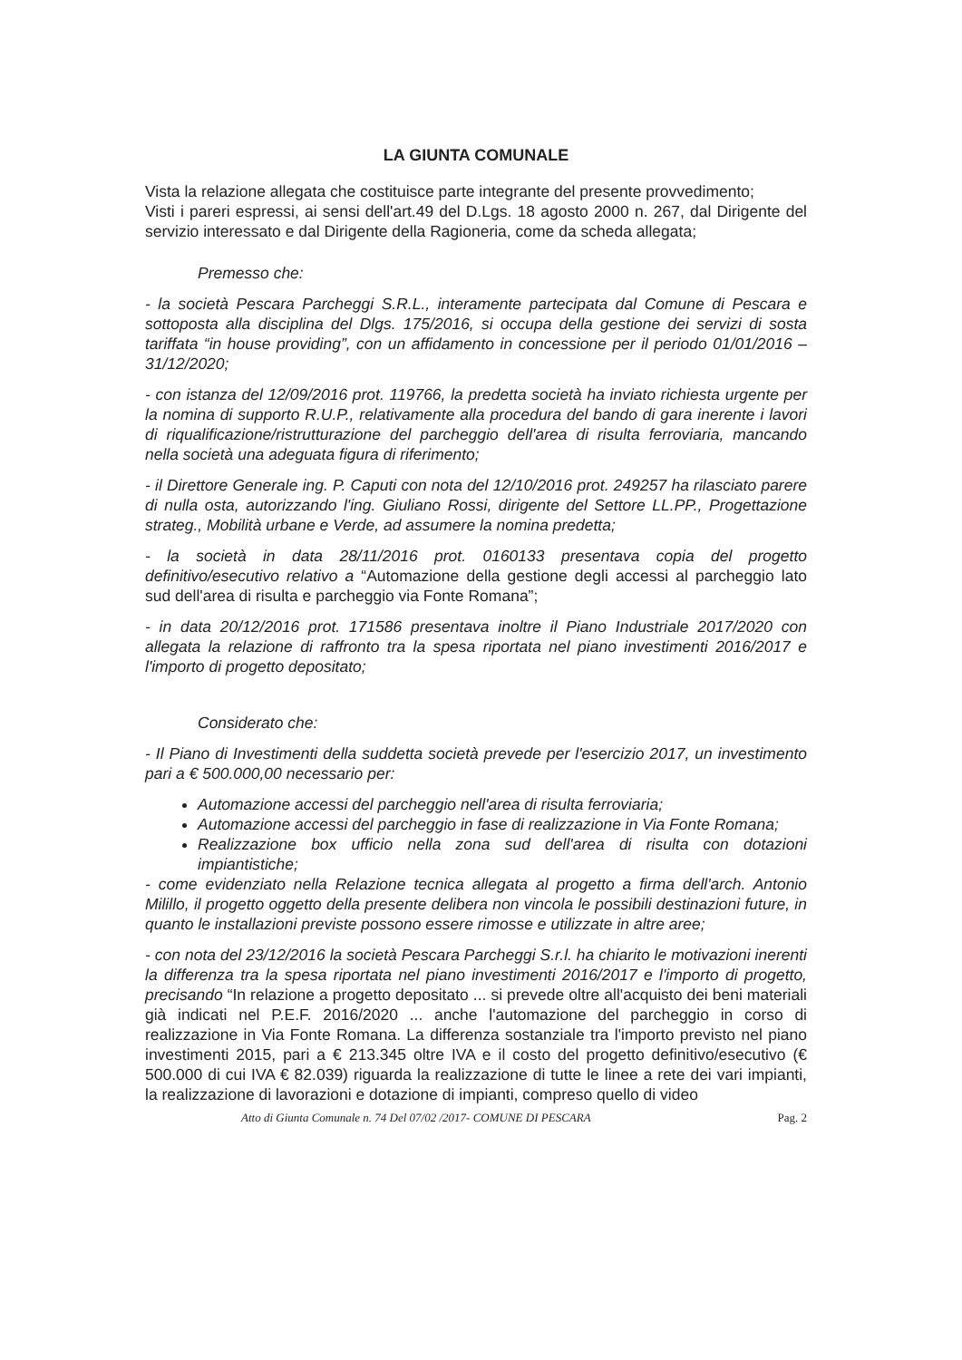LA GIUNTA COMUNALE
Vista la relazione allegata che costituisce parte integrante del presente provvedimento;
Visti i pareri espressi, ai sensi dell'art.49 del D.Lgs. 18 agosto 2000 n. 267, dal Dirigente del servizio interessato e dal Dirigente della Ragioneria, come da scheda allegata;
Premesso che:
- la società Pescara Parcheggi S.R.L., interamente partecipata dal Comune di Pescara e sottoposta alla disciplina del Dlgs. 175/2016, si occupa della gestione dei servizi di sosta tariffata “in house providing”, con un affidamento in concessione per il periodo 01/01/2016 – 31/12/2020;
- con istanza del 12/09/2016 prot. 119766, la predetta società ha inviato richiesta urgente per la nomina di supporto R.U.P., relativamente alla procedura del bando di gara inerente i lavori di riqualificazione/ristrutturazione del parcheggio dell'area di risulta ferroviaria, mancando nella società una adeguata figura di riferimento;
- il Direttore Generale ing. P. Caputi con nota del 12/10/2016 prot. 249257 ha rilasciato parere di nulla osta, autorizzando l'ing. Giuliano Rossi, dirigente del Settore LL.PP., Progettazione strateg., Mobilità urbane e Verde, ad assumere la nomina predetta;
- la società in data 28/11/2016 prot. 0160133 presentava copia del progetto definitivo/esecutivo relativo a “Automazione della gestione degli accessi al parcheggio lato sud dell'area di risulta e parcheggio via Fonte Romana”;
- in data 20/12/2016 prot. 171586 presentava inoltre il Piano Industriale 2017/2020 con allegata la relazione di raffronto tra la spesa riportata nel piano investimenti 2016/2017 e l'importo di progetto depositato;
Considerato che:
- Il Piano di Investimenti della suddetta società prevede per l'esercizio 2017, un investimento pari a € 500.000,00 necessario per:
Automazione accessi del parcheggio nell'area di risulta ferroviaria;
Automazione accessi del parcheggio in fase di realizzazione in Via Fonte Romana;
Realizzazione box ufficio nella zona sud dell'area di risulta con dotazioni impiantistiche;
- come evidenziato nella Relazione tecnica allegata al progetto a firma dell'arch. Antonio Milillo, il progetto oggetto della presente delibera non vincola le possibili destinazioni future, in quanto le installazioni previste possono essere rimosse e utilizzate in altre aree;
- con nota del 23/12/2016 la società Pescara Parcheggi S.r.l. ha chiarito le motivazioni inerenti la differenza tra la spesa riportata nel piano investimenti 2016/2017 e l'importo di progetto, precisando “In relazione a progetto depositato ... si prevede oltre all'acquisto dei beni materiali già indicati nel P.E.F. 2016/2020 ... anche l'automazione del parcheggio in corso di realizzazione in Via Fonte Romana. La differenza sostanziale tra l'importo previsto nel piano investimenti 2015, pari a € 213.345 oltre IVA e il costo del progetto definitivo/esecutivo (€ 500.000 di cui IVA € 82.039) riguarda la realizzazione di tutte le linee a rete dei vari impianti, la realizzazione di lavorazioni e dotazione di impianti, compreso quello di video
Atto di Giunta Comunale n. 74 Del 07/02 /2017- COMUNE DI PESCARA Pag. 2